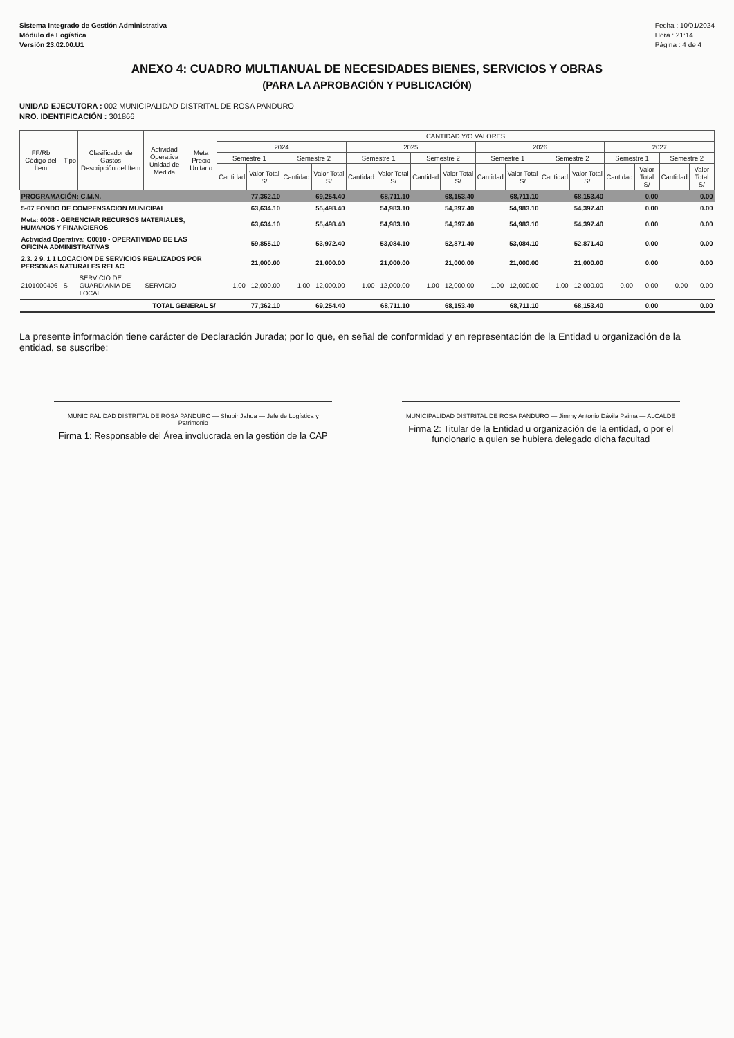Sistema Integrado de Gestión Administrativa
Módulo de Logística
Versión 23.02.00.U1
Fecha : 10/01/2024
Hora : 21:14
Página : 4 de 4
ANEXO 4: CUADRO MULTIANUAL DE NECESIDADES BIENES, SERVICIOS Y OBRAS
(PARA LA APROBACIÓN Y PUBLICACIÓN)
UNIDAD EJECUTORA : 002 MUNICIPALIDAD DISTRITAL DE ROSA PANDURO
NRO. IDENTIFICACIÓN : 301866
| FF/Rb Código del Ítem | Tipo | Clasificador de Gastos Descripción del Ítem | Actividad Operativa Unidad de Medida | Meta Precio Unitario | CANTIDAD Y/O VALORES | | | | | | | | | | | | | | | |
| --- | --- | --- | --- | --- | --- | --- | --- | --- | --- | --- | --- | --- | --- | --- | --- | --- | --- | --- | --- | --- |
| | | | | | 2024 | | | | 2025 | | | | 2026 | | | | 2027 | | | |
| | | | | | Semestre 1 | | Semestre 2 | | Semestre 1 | | Semestre 2 | | Semestre 1 | | Semestre 2 | | Semestre 1 | | Semestre 2 | |
| | | | | | Cantidad | Valor Total S/ | Cantidad | Valor Total S/ | Cantidad | Valor Total S/ | Cantidad | Valor Total S/ | Cantidad | Valor Total S/ | Cantidad | Valor Total S/ | Cantidad | Valor Total S/ | Cantidad | Valor Total S/ |
| PROGRAMACIÓN: C.M.N. | | | | | | 77,362.10 | | 69,254.40 | | 68,711.10 | | 68,153.40 | | 68,711.10 | | 68,153.40 | | 0.00 | | 0.00 |
| 5-07 FONDO DE COMPENSACION MUNICIPAL | | | | | | 63,634.10 | | 55,498.40 | | 54,983.10 | | 54,397.40 | | 54,983.10 | | 54,397.40 | | 0.00 | | 0.00 |
| Meta: 0008 - GERENCIAR RECURSOS MATERIALES, HUMANOS Y FINANCIEROS | | | | | | 63,634.10 | | 55,498.40 | | 54,983.10 | | 54,397.40 | | 54,983.10 | | 54,397.40 | | 0.00 | | 0.00 |
| Actividad Operativa: C0010 - OPERATIVIDAD DE LAS OFICINA ADMINISTRATIVAS | | | | | | 59,855.10 | | 53,972.40 | | 53,084.10 | | 52,871.40 | | 53,084.10 | | 52,871.40 | | 0.00 | | 0.00 |
| 2.3. 2 9. 1 1 LOCACION DE SERVICIOS REALIZADOS POR PERSONAS NATURALES RELAC | | | | | | 21,000.00 | | 21,000.00 | | 21,000.00 | | 21,000.00 | | 21,000.00 | | 21,000.00 | | 0.00 | | 0.00 |
| 2101000406 | S | SERVICIO DE GUARDIANIA DE LOCAL | SERVICIO | | 1.00 | 12,000.00 | 1.00 | 12,000.00 | 1.00 | 12,000.00 | 1.00 | 12,000.00 | 1.00 | 12,000.00 | 1.00 | 12,000.00 | 0.00 | 0.00 | 0.00 | 0.00 |
| TOTAL GENERAL S/ | | | | | | 77,362.10 | | 69,254.40 | | 68,711.10 | | 68,153.40 | | 68,711.10 | | 68,153.40 | | 0.00 | | 0.00 |
La presente información tiene carácter de Declaración Jurada; por lo que, en señal de conformidad y en representación de la Entidad u organización de la entidad, se suscribe:
MUNICIPALIDAD DISTRITAL DE ROSA PANDURO — Shupir Jahua — Jefe de Logística y Patrimonio
Firma 1: Responsable del Área involucrada en la gestión de la CAP
MUNICIPALIDAD DISTRITAL DE ROSA PANDURO — Jimmy Antonio Dávila Paima — ALCALDE
Firma 2: Titular de la Entidad u organización de la entidad, o por el funcionario a quien se hubiera delegado dicha facultad